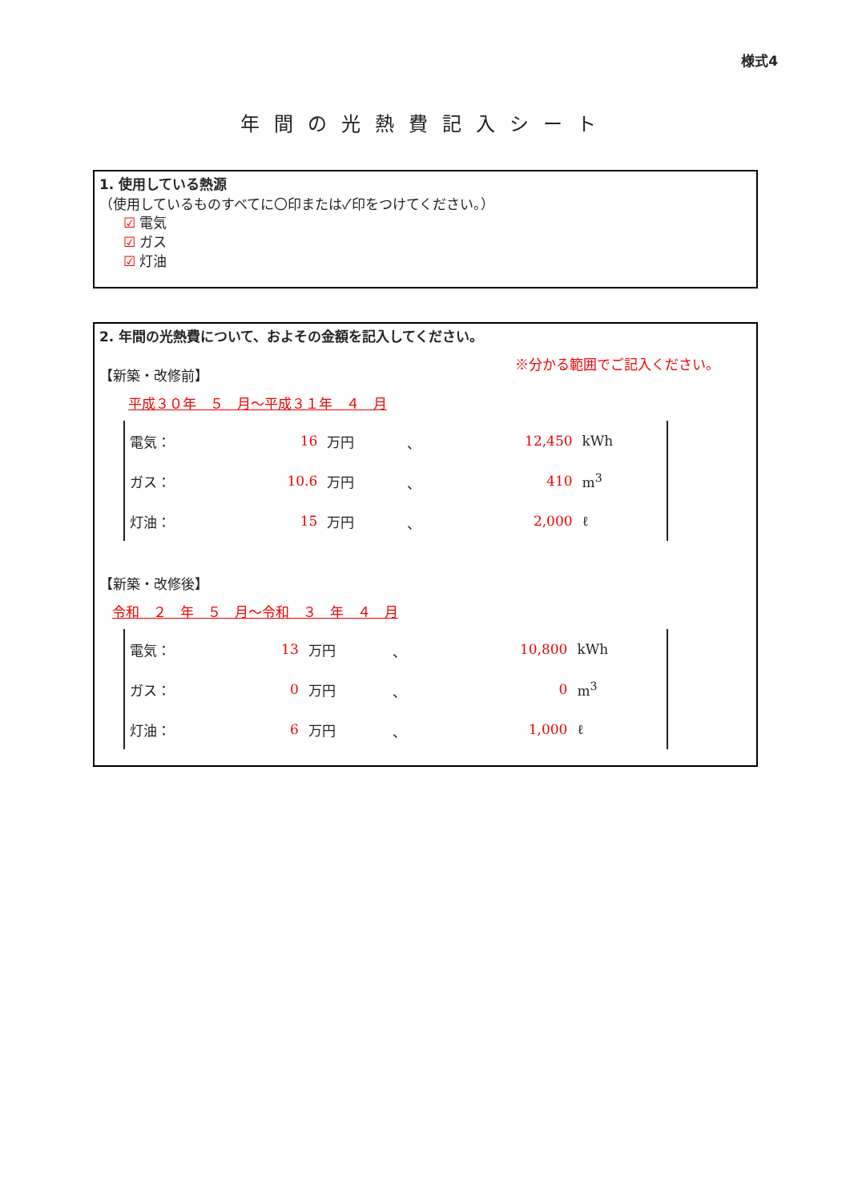様式4
年間の光熱費記入シート
1. 使用している熱源
（使用しているものすべてに〇印または✓印をつけてください。）
☑ 電気
☑ ガス
☑ 灯油
2. 年間の光熱費について、およその金額を記入してください。
【新築・改修前】 ※分かる範囲でご記入ください。
平成３０年　５　月～平成３１年　４　月
| 電気： | 16 | 万円 | 、 | 12,450 | kWh |
| ガス： | 10.6 | 万円 | 、 | 410 | m<sup>3</sup> |
| 灯油： | 15 | 万円 | 、 | 2,000 | ℓ |
【新築・改修後】
令和　２　年　５　月～令和　３　年　４　月
| 電気： | 13 | 万円 | 、 | 10,800 | kWh |
| ガス： | 0 | 万円 | 、 | 0 | m<sup>3</sup> |
| 灯油： | 6 | 万円 | 、 | 1,000 | ℓ |